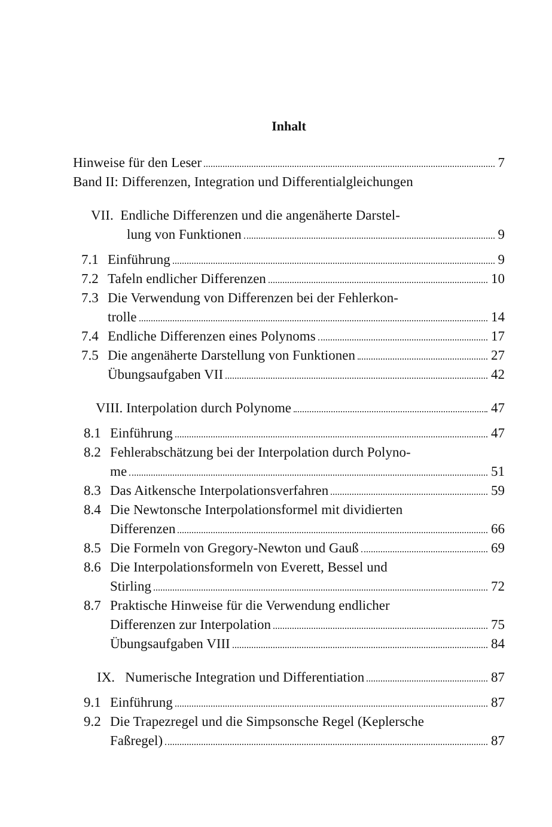Inhalt
Hinweise für den Leser
7
Band II: Differenzen, Integration und Differentialgleichungen
VII. Endliche Differenzen und die angenäherte Darstel-
lung von Funktionen
9
7.1 Einführung
9
7.2 Tafeln endlicher Differenzen
10
7.3 Die Verwendung von Differenzen bei der Fehlerkon-
trolle
14
7.4 Endliche Differenzen eines Polynoms
17
7.5 Die angenäherte Darstellung von Funktionen
27
Übungsaufgaben VII
42
VIII. Interpolation durch Polynome
47
8.1 Einführung
47
8.2 Fehlerabschätzung bei der Interpolation durch Polyno-
me
51
8.3 Das Aitkensche Interpolationsverfahren
59
8.4 Die Newtonsche Interpolationsformel mit dividierten
Differenzen
66
8.5 Die Formeln von Gregory-Newton und Gauß
69
8.6 Die Interpolationsformeln von Everett, Bessel und
Stirling
72
8.7 Praktische Hinweise für die Verwendung endlicher
Differenzen zur Interpolation
75
Übungsaufgaben VIII
84
IX. Numerische Integration und Differentiation
87
9.1 Einführung
87
9.2 Die Trapezregel und die Simpsonsche Regel (Keplersche
Faßregel)
87